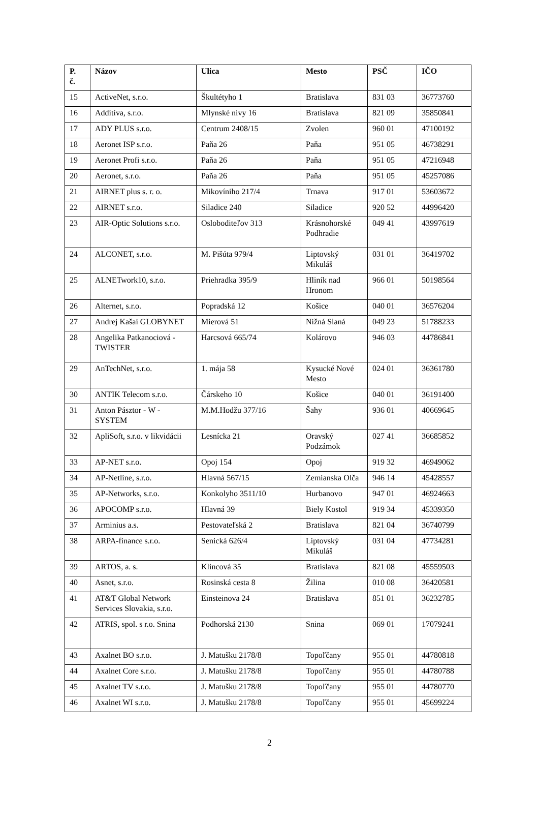| P. č. | Názov | Ulica | Mesto | PSČ | IČO |
| --- | --- | --- | --- | --- | --- |
| 15 | ActiveNet, s.r.o. | Škultétyho 1 | Bratislava | 831 03 | 36773760 |
| 16 | Additíva, s.r.o. | Mlynské nivy 16 | Bratislava | 821 09 | 35850841 |
| 17 | ADY PLUS s.r.o. | Centrum 2408/15 | Zvolen | 960 01 | 47100192 |
| 18 | Aeronet ISP s.r.o. | Paňa 26 | Paňa | 951 05 | 46738291 |
| 19 | Aeronet Profi s.r.o. | Paňa 26 | Paňa | 951 05 | 47216948 |
| 20 | Aeronet, s.r.o. | Paňa 26 | Paňa | 951 05 | 45257086 |
| 21 | AIRNET plus s. r. o. | Mikovíniho 217/4 | Trnava | 917 01 | 53603672 |
| 22 | AIRNET s.r.o. | Siladice 240 | Siladice | 920 52 | 44996420 |
| 23 | AIR-Optic Solutions s.r.o. | Osloboditeľov 313 | Krásnohorské Podhradie | 049 41 | 43997619 |
| 24 | ALCONET, s.r.o. | M. Pišúta 979/4 | Liptovský Mikuláš | 031 01 | 36419702 |
| 25 | ALNETwork10, s.r.o. | Priehradka 395/9 | Hliník nad Hronom | 966 01 | 50198564 |
| 26 | Alternet, s.r.o. | Popradská 12 | Košice | 040 01 | 36576204 |
| 27 | Andrej Kašai GLOBYNET | Mierová 51 | Nižná Slaná | 049 23 | 51788233 |
| 28 | Angelika Patkanociová - TWISTER | Harcsová 665/74 | Kolárovo | 946 03 | 44786841 |
| 29 | AnTechNet, s.r.o. | 1. mája 58 | Kysucké Nové Mesto | 024 01 | 36361780 |
| 30 | ANTIK Telecom s.r.o. | Čárskeho 10 | Košice | 040 01 | 36191400 |
| 31 | Anton Pásztor - W - SYSTEM | M.M.Hodžu 377/16 | Šahy | 936 01 | 40669645 |
| 32 | ApliSoft, s.r.o. v likvidácii | Lesnícka 21 | Oravský Podzámok | 027 41 | 36685852 |
| 33 | AP-NET s.r.o. | Opoj 154 | Opoj | 919 32 | 46949062 |
| 34 | AP-Netline, s.r.o. | Hlavná 567/15 | Zemianska Olča | 946 14 | 45428557 |
| 35 | AP-Networks, s.r.o. | Konkolyho 3511/10 | Hurbanovo | 947 01 | 46924663 |
| 36 | APOCOMP s.r.o. | Hlavná 39 | Biely Kostol | 919 34 | 45339350 |
| 37 | Arminius a.s. | Pestovateľská 2 | Bratislava | 821 04 | 36740799 |
| 38 | ARPA-finance s.r.o. | Senická 626/4 | Liptovský Mikuláš | 031 04 | 47734281 |
| 39 | ARTOS, a. s. | Klincová 35 | Bratislava | 821 08 | 45559503 |
| 40 | Asnet, s.r.o. | Rosinská cesta 8 | Žilina | 010 08 | 36420581 |
| 41 | AT&T Global Network Services Slovakia, s.r.o. | Einsteinova 24 | Bratislava | 851 01 | 36232785 |
| 42 | ATRIS, spol. s r.o. Snina | Podhorská 2130 | Snina | 069 01 | 17079241 |
| 43 | Axalnet BO s.r.o. | J. Matušku 2178/8 | Topoľčany | 955 01 | 44780818 |
| 44 | Axalnet Core s.r.o. | J. Matušku 2178/8 | Topoľčany | 955 01 | 44780788 |
| 45 | Axalnet TV s.r.o. | J. Matušku 2178/8 | Topoľčany | 955 01 | 44780770 |
| 46 | Axalnet WI s.r.o. | J. Matušku 2178/8 | Topoľčany | 955 01 | 45699224 |
2